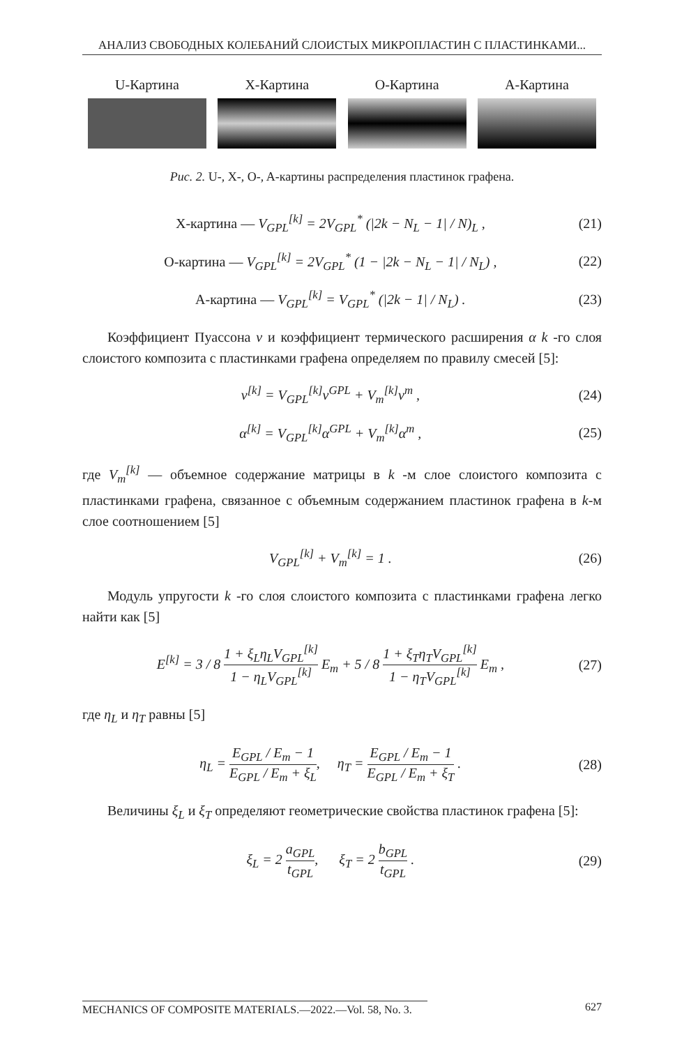АНАЛИЗ СВОБОДНЫХ КОЛЕБАНИЙ СЛОИСТЫХ МИКРОПЛАСТИН С ПЛАСТИНКАМИ...
U-Картина X-Картина O-Картина A-Картина
Рис. 2. U-, X-, O-, A-картины распределения пластинок графена.
X-картина — V<sub>GPL</sub><sup>[k]</sup> = 2V<sub>GPL</sub><sup>*</sup> (|2k − N<sub>L</sub> − 1| / N)<sub>L</sub> ,
(21)
O-картина — V<sub>GPL</sub><sup>[k]</sup> = 2V<sub>GPL</sub><sup>*</sup> (1 − |2k − N<sub>L</sub> − 1| / N<sub>L</sub>) ,
(22)
A-картина — V<sub>GPL</sub><sup>[k]</sup> = V<sub>GPL</sub><sup>*</sup> (|2k − 1| / N<sub>L</sub>) .
(23)
Коэффициент Пуассона ν и коэффициент термического расширения α k -го слоя слоистого композита с пластинками графена определяем по правилу смесей [5]:
ν<sup>[k]</sup> = V<sub>GPL</sub><sup>[k]</sup>ν<sup>GPL</sup> + V<sub>m</sub><sup>[k]</sup>ν<sup>m</sup> , (24)
α<sup>[k]</sup> = V<sub>GPL</sub><sup>[k]</sup>α<sup>GPL</sup> + V<sub>m</sub><sup>[k]</sup>α<sup>m</sup> , (25)
где V<sub>m</sub><sup>[k]</sup> — объемное содержание матрицы в k -м слое слоистого композита с пластинками графена, связанное с объемным содержанием пластинок графена в k-м слое соотношением [5]
V<sub>GPL</sub><sup>[k]</sup> + V<sub>m</sub><sup>[k]</sup> = 1 . (26)
Модуль упругости k -го слоя слоистого композита с пластинками графена легко найти как [5]
E<sup>[k]</sup> = 3 / 8 1 + ξ<sub>L</sub>η<sub>L</sub>V<sub>GPL</sub><sup>[k]</sup> 1 − η<sub>L</sub>V<sub>GPL</sub><sup>[k]</sup> E<sub>m</sub> + 5 / 8 1 + ξ<sub>T</sub>η<sub>T</sub>V<sub>GPL</sub><sup>[k]</sup> 1 − η<sub>T</sub>V<sub>GPL</sub><sup>[k]</sup> E<sub>m</sub> ,
(27)
где η<sub>L</sub> и η<sub>T</sub> равны [5]
η<sub>L</sub> = E<sub>GPL</sub> / E<sub>m</sub> − 1 E<sub>GPL</sub> / E<sub>m</sub> + ξ<sub>L</sub>, η<sub>T</sub> = E<sub>GPL</sub> / E<sub>m</sub> − 1 E<sub>GPL</sub> / E<sub>m</sub> + ξ<sub>T</sub> .
(28)
Величины ξ<sub>L</sub> и ξ<sub>T</sub> определяют геометрические свойства пластинок графена [5]:
ξ<sub>L</sub> = 2 a<sub>GPL</sub> t<sub>GPL</sub>, ξ<sub>T</sub> = 2 b<sub>GPL</sub> t<sub>GPL</sub> .
(29)
MECHANICS OF COMPOSITE MATERIALS.—2022.—Vol. 58, No. 3. 627